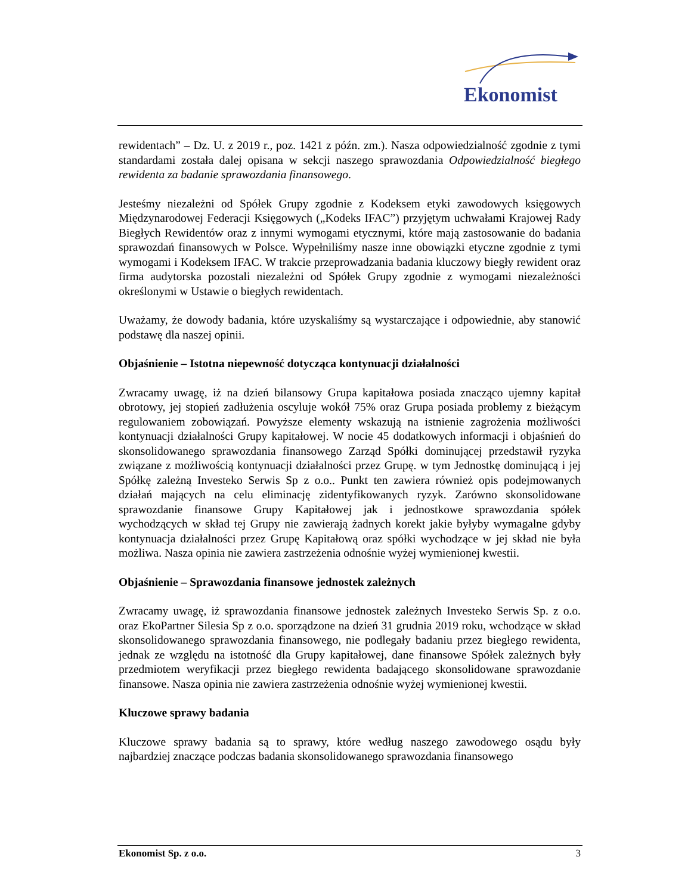Ekonomist
rewidentach” – Dz. U. z 2019 r., poz. 1421 z późn. zm.). Nasza odpowiedzialność zgodnie z tymi standardami została dalej opisana w sekcji naszego sprawozdania Odpowiedzialność biegłego rewidenta za badanie sprawozdania finansowego.
Jesteśmy niezależni od Spółek Grupy zgodnie z Kodeksem etyki zawodowych księgowych Międzynarodowej Federacji Księgowych („Kodeks IFAC”) przyjętym uchwałami Krajowej Rady Biegłych Rewidentów oraz z innymi wymogami etycznymi, które mają zastosowanie do badania sprawozdań finansowych w Polsce. Wypełniliśmy nasze inne obowiązki etyczne zgodnie z tymi wymogami i Kodeksem IFAC. W trakcie przeprowadzania badania kluczowy biegły rewident oraz firma audytorska pozostali niezależni od Spółek Grupy zgodnie z wymogami niezależności określonymi w Ustawie o biegłych rewidentach.
Uważamy, że dowody badania, które uzyskaliśmy są wystarczające i odpowiednie, aby stanowić podstawę dla naszej opinii.
Objaśnienie – Istotna niepewność dotycząca kontynuacji działalności
Zwracamy uwagę, iż na dzień bilansowy Grupa kapitałowa posiada znacząco ujemny kapitał obrotowy, jej stopień zadłużenia oscyluje wokół 75% oraz Grupa posiada problemy z bieżącym regulowaniem zobowiązań. Powyższe elementy wskazują na istnienie zagrożenia możliwości kontynuacji działalności Grupy kapitałowej. W nocie 45 dodatkowych informacji i objaśnień do skonsolidowanego sprawozdania finansowego Zarząd Spółki dominującej przedstawił ryzyka związane z możliwością kontynuacji działalności przez Grupę. w tym Jednostkę dominującą i jej Spółkę zależną Investeko Serwis Sp z o.o.. Punkt ten zawiera również opis podejmowanych działań mających na celu eliminację zidentyfikowanych ryzyk. Zarówno skonsolidowane sprawozdanie finansowe Grupy Kapitałowej jak i jednostkowe sprawozdania spółek wychodzących w skład tej Grupy nie zawierają żadnych korekt jakie byłyby wymagalne gdyby kontynuacja działalności przez Grupę Kapitałową oraz spółki wychodzące w jej skład nie była możliwa. Nasza opinia nie zawiera zastrzeżenia odnośnie wyżej wymienionej kwestii.
Objaśnienie – Sprawozdania finansowe jednostek zależnych
Zwracamy uwagę, iż sprawozdania finansowe jednostek zależnych Investeko Serwis Sp. z o.o. oraz EkoPartner Silesia Sp z o.o. sporządzone na dzień 31 grudnia 2019 roku, wchodzące w skład skonsolidowanego sprawozdania finansowego, nie podlegały badaniu przez biegłego rewidenta, jednak ze względu na istotność dla Grupy kapitałowej, dane finansowe Spółek zależnych były przedmiotem weryfikacji przez biegłego rewidenta badającego skonsolidowane sprawozdanie finansowe. Nasza opinia nie zawiera zastrzeżenia odnośnie wyżej wymienionej kwestii.
Kluczowe sprawy badania
Kluczowe sprawy badania są to sprawy, które według naszego zawodowego osądu były najbardziej znaczące podczas badania skonsolidowanego sprawozdania finansowego
Ekonomist Sp. z o.o. 3